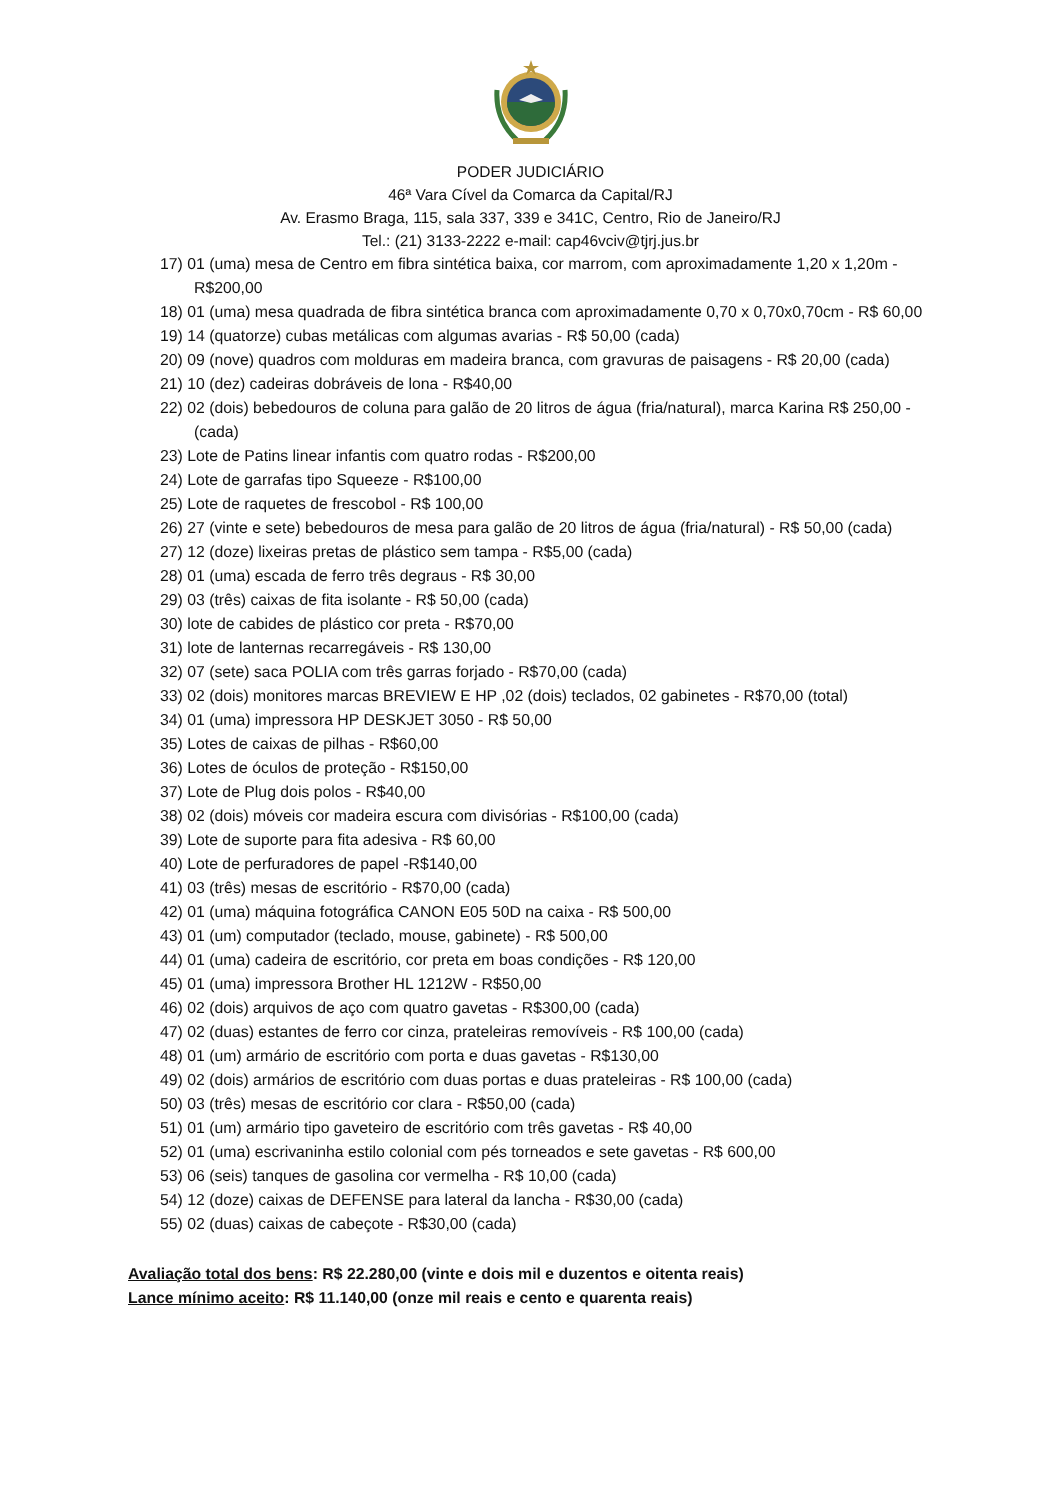PODER JUDICIÁRIO
46ª Vara Cível da Comarca da Capital/RJ
Av. Erasmo Braga, 115, sala 337, 339 e 341C, Centro, Rio de Janeiro/RJ
Tel.: (21) 3133-2222 e-mail: cap46vciv@tjrj.jus.br
17) 01 (uma) mesa de Centro em fibra sintética baixa, cor marrom, com aproximadamente 1,20 x 1,20m - R$200,00
18) 01 (uma) mesa quadrada de fibra sintética branca com aproximadamente 0,70 x 0,70x0,70cm - R$ 60,00
19) 14 (quatorze) cubas metálicas com algumas avarias - R$ 50,00 (cada)
20) 09 (nove) quadros com molduras em madeira branca, com gravuras de paisagens - R$ 20,00 (cada)
21) 10 (dez) cadeiras dobráveis de lona - R$40,00
22) 02 (dois) bebedouros de coluna para galão de 20 litros de água (fria/natural), marca Karina R$ 250,00 - (cada)
23) Lote de Patins linear infantis com quatro rodas - R$200,00
24) Lote de garrafas tipo Squeeze - R$100,00
25) Lote de raquetes de frescobol - R$ 100,00
26) 27 (vinte e sete) bebedouros de mesa para galão de 20 litros de água (fria/natural) - R$ 50,00 (cada)
27) 12 (doze) lixeiras pretas de plástico sem tampa - R$5,00 (cada)
28) 01 (uma) escada de ferro três degraus - R$ 30,00
29) 03 (três) caixas de fita isolante - R$ 50,00 (cada)
30) lote de cabides de plástico cor preta - R$70,00
31) lote de lanternas recarregáveis - R$ 130,00
32) 07 (sete) saca POLIA com três garras forjado - R$70,00 (cada)
33) 02 (dois) monitores marcas BREVIEW E HP ,02 (dois) teclados, 02 gabinetes - R$70,00 (total)
34) 01 (uma) impressora HP DESKJET 3050 - R$ 50,00
35) Lotes de caixas de pilhas - R$60,00
36) Lotes de óculos de proteção - R$150,00
37) Lote de Plug dois polos - R$40,00
38) 02 (dois) móveis cor madeira escura com divisórias - R$100,00 (cada)
39) Lote de suporte para fita adesiva - R$ 60,00
40) Lote de perfuradores de papel -R$140,00
41) 03 (três) mesas de escritório - R$70,00 (cada)
42) 01 (uma) máquina fotográfica CANON E05 50D na caixa - R$ 500,00
43) 01 (um) computador (teclado, mouse, gabinete) - R$ 500,00
44) 01 (uma) cadeira de escritório, cor preta em boas condições - R$ 120,00
45) 01 (uma) impressora Brother HL 1212W - R$50,00
46) 02 (dois) arquivos de aço com quatro gavetas - R$300,00 (cada)
47) 02 (duas) estantes de ferro cor cinza, prateleiras removíveis - R$ 100,00 (cada)
48) 01 (um) armário de escritório com porta e duas gavetas - R$130,00
49) 02 (dois) armários de escritório com duas portas e duas prateleiras - R$ 100,00 (cada)
50) 03 (três) mesas de escritório cor clara - R$50,00 (cada)
51) 01 (um) armário tipo gaveteiro de escritório com três gavetas - R$ 40,00
52) 01 (uma) escrivaninha estilo colonial com pés torneados e sete gavetas - R$ 600,00
53) 06 (seis) tanques de gasolina cor vermelha - R$ 10,00 (cada)
54) 12 (doze) caixas de DEFENSE para lateral da lancha - R$30,00 (cada)
55) 02 (duas) caixas de cabeçote - R$30,00 (cada)
Avaliação total dos bens: R$ 22.280,00 (vinte e dois mil e duzentos e oitenta reais)
Lance mínimo aceito: R$ 11.140,00 (onze mil reais e cento e quarenta reais)